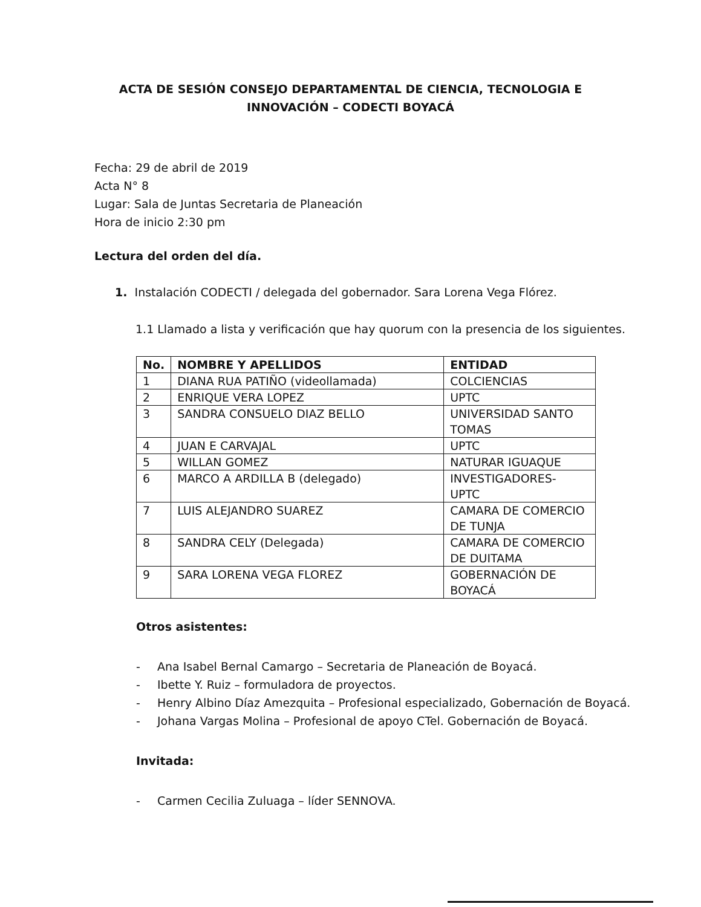ACTA DE SESIÓN CONSEJO DEPARTAMENTAL DE CIENCIA, TECNOLOGIA E
INNOVACIÓN – CODECTI BOYACÁ
Fecha: 29 de abril de 2019
Acta N° 8
Lugar: Sala de Juntas Secretaria de Planeación
Hora de inicio 2:30 pm
Lectura del orden del día.
1. Instalación CODECTI / delegada del gobernador. Sara Lorena Vega Flórez.
1.1 Llamado a lista y verificación que hay quorum con la presencia de los siguientes.
| No. | NOMBRE Y APELLIDOS | ENTIDAD |
| --- | --- | --- |
| 1 | DIANA RUA PATIÑO (videollamada) | COLCIENCIAS |
| 2 | ENRIQUE VERA LOPEZ | UPTC |
| 3 | SANDRA CONSUELO DIAZ BELLO | UNIVERSIDAD SANTO TOMAS |
| 4 | JUAN E CARVAJAL | UPTC |
| 5 | WILLAN GOMEZ | NATURAR IGUAQUE |
| 6 | MARCO A ARDILLA B (delegado) | INVESTIGADORES- UPTC |
| 7 | LUIS ALEJANDRO SUAREZ | CAMARA DE COMERCIO DE TUNJA |
| 8 | SANDRA CELY (Delegada) | CAMARA DE COMERCIO DE DUITAMA |
| 9 | SARA LORENA VEGA FLOREZ | GOBERNACIÓN DE BOYACÁ |
Otros asistentes:
- Ana Isabel Bernal Camargo – Secretaria de Planeación de Boyacá.
- Ibette Y. Ruiz – formuladora de proyectos.
- Henry Albino Díaz Amezquita – Profesional especializado, Gobernación de Boyacá.
- Johana Vargas Molina – Profesional de apoyo CTel. Gobernación de Boyacá.
Invitada:
- Carmen Cecilia Zuluaga – líder SENNOVA.